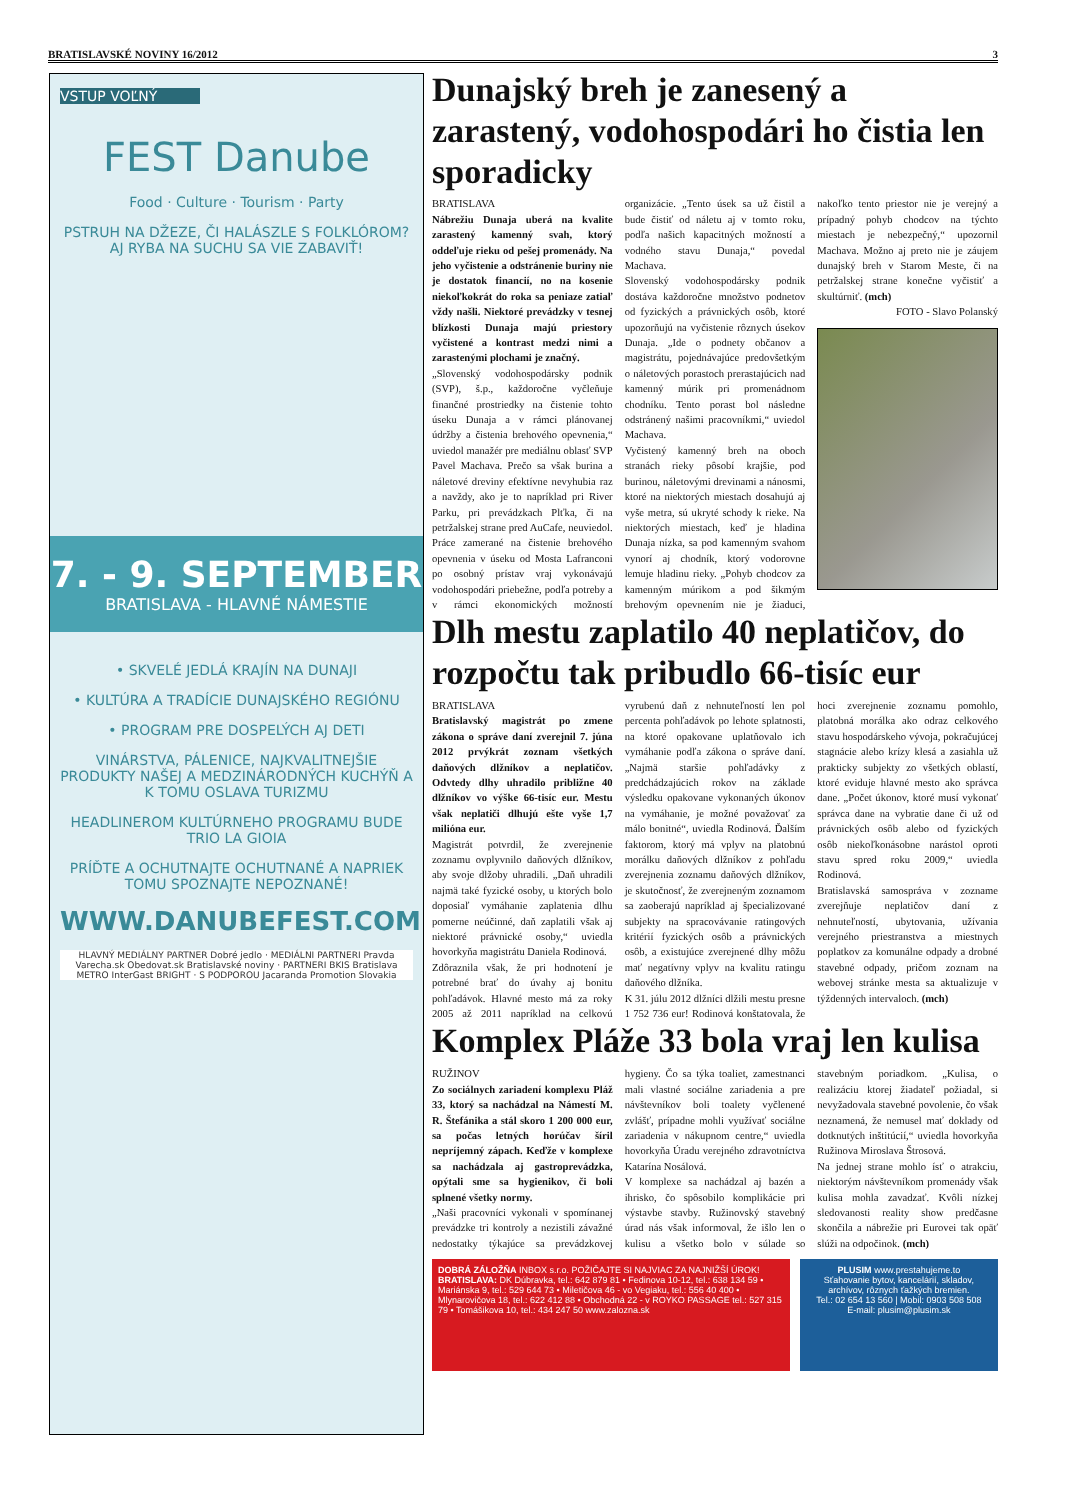BRATISLAVSKÉ NOVINY 16/2012 3
VSTUP VOĽNÝ
FEST Danube
Food · Culture · Tourism · Party
PSTRUH NA DŽEZE, ČI HALÁSZLE S FOLKLÓROM? AJ RYBA NA SUCHU SA VIE ZABAVIŤ!
7. - 9. SEPTEMBER
BRATISLAVA - HLAVNÉ NÁMESTIE
• SKVELÉ JEDLÁ KRAJÍN NA DUNAJI
• KULTÚRA A TRADÍCIE DUNAJSKÉHO REGIÓNU
• PROGRAM PRE DOSPELÝCH AJ DETI
VINÁRSTVA, PÁLENICE, NAJKVALITNEJŠIE PRODUKTY NAŠEJ A MEDZINÁRODNÝCH KUCHÝŇ A K TOMU OSLAVA TURIZMU
HEADLINEROM KULTÚRNEHO PROGRAMU BUDE TRIO LA GIOIA
PRÍĎTE A OCHUTNAJTE OCHUTNANÉ A NAPRIEK TOMU SPOZNAJTE NEPOZNANÉ!
WWW.DANUBEFEST.COM
HLAVNÝ MEDIÁLNY PARTNER Dobré jedlo · MEDIÁLNI PARTNERI Pravda Varecha.sk Obedovat.sk Bratislavské noviny · PARTNERI BKIS Bratislava METRO InterGast BRIGHT · S PODPOROU Jacaranda Promotion Slovakia
Dunajský breh je zanesený a zarastený, vodohospodári ho čistia len sporadicky
BRATISLAVA
Nábrežiu Dunaja uberá na kvalite zarastený kamenný svah, ktorý oddeľuje rieku od pešej promenády. Na jeho vyčistenie a odstránenie buriny nie je dostatok financií, no na kosenie niekoľkokrát do roka sa peniaze zatiaľ vždy našli. Niektoré prevádzky v tesnej blízkosti Dunaja majú priestory vyčistené a kontrast medzi nimi a zarastenými plochami je značný.
„Slovenský vodohospodársky podnik (SVP), š.p., každoročne vyčleňuje finančné prostriedky na čistenie tohto úseku Dunaja a v rámci plánovanej údržby a čistenia brehového opevnenia,“ uviedol manažér pre mediálnu oblasť SVP Pavel Machava. Prečo sa však burina a náletové dreviny efektívne nevyhubia raz a navždy, ako je to napríklad pri River Parku, pri prevádzkach Plťka, či na petržalskej strane pred AuCafe, neuviedol. Práce zamerané na čistenie brehového opevnenia v úseku od Mosta Lafranconi po osobný prístav vraj vykonávajú vodohospodári priebežne, podľa potreby a v rámci ekonomických možností organizácie. „Tento úsek sa už čistil a bude čistiť od náletu aj v tomto roku, podľa našich kapacitných možností a vodného stavu Dunaja,“ povedal Machava.
Slovenský vodohospodársky podnik dostáva každoročne množstvo podnetov od fyzických a právnických osôb, ktoré upozorňujú na vyčistenie rôznych úsekov Dunaja. „Ide o podnety občanov a magistrátu, pojednávajúce predovšetkým o náletových porastoch prerastajúcich nad kamenný múrik pri promenádnom chodníku. Tento porast bol následne odstránený našimi pracovníkmi,“ uviedol Machava.
Vyčistený kamenný breh na oboch stranách rieky pôsobí krajšie, pod burinou, náletovými drevinami a nánosmi, ktoré na niektorých miestach dosahujú aj vyše metra, sú ukryté schody k rieke. Na niektorých miestach, keď je hladina Dunaja nízka, sa pod kamenným svahom vynorí aj chodník, ktorý vodorovne lemuje hladinu rieky. „Pohyb chodcov za kamenným múrikom a pod šikmým brehovým opevnením nie je žiaduci, nakoľko tento priestor nie je verejný a prípadný pohyb chodcov na týchto miestach je nebezpečný,“ upozornil Machava. Možno aj preto nie je záujem dunajský breh v Starom Meste, či na petržalskej strane konečne vyčistiť a skultúrniť. (mch)
FOTO - Slavo Polanský
Dlh mestu zaplatilo 40 neplatičov, do rozpočtu tak pribudlo 66-tisíc eur
BRATISLAVA
Bratislavský magistrát po zmene zákona o správe daní zverejnil 7. júna 2012 prvýkrát zoznam všetkých daňových dlžníkov a neplatičov. Odvtedy dlhy uhradilo približne 40 dlžníkov vo výške 66-tisíc eur. Mestu však neplatiči dlhujú ešte vyše 1,7 milióna eur.
Magistrát potvrdil, že zverejnenie zoznamu ovplyvnilo daňových dlžníkov, aby svoje dlžoby uhradili. „Daň uhradili najmä také fyzické osoby, u ktorých bolo doposiaľ vymáhanie zaplatenia dlhu pomerne neúčinné, daň zaplatili však aj niektoré právnické osoby,“ uviedla hovorkyňa magistrátu Daniela Rodinová.
Zdôraznila však, že pri hodnotení je potrebné brať do úvahy aj bonitu pohľadávok. Hlavné mesto má za roky 2005 až 2011 napríklad na celkovú vyrubenú daň z nehnuteľností len pol percenta pohľadávok po lehote splatnosti, na ktoré opakovane uplatňovalo ich vymáhanie podľa zákona o správe daní. „Najmä staršie pohľadávky z predchádzajúcich rokov na základe výsledku opakovane vykonaných úkonov na vymáhanie, je možné považovať za málo bonitné“, uviedla Rodinová. Ďalším faktorom, ktorý má vplyv na platobnú morálku daňových dlžníkov z pohľadu zverejnenia zoznamu daňových dlžníkov, je skutočnosť, že zverejneným zoznamom sa zaoberajú napríklad aj špecializované subjekty na spracovávanie ratingových kritérií fyzických osôb a právnických osôb, a existujúce zverejnené dlhy môžu mať negatívny vplyv na kvalitu ratingu daňového dlžníka.
K 31. júlu 2012 dlžníci dlžili mestu presne 1 752 736 eur! Rodinová konštatovala, že hoci zverejnenie zoznamu pomohlo, platobná morálka ako odraz celkového stavu hospodárskeho vývoja, pokračujúcej stagnácie alebo krízy klesá a zasiahla už prakticky subjekty zo všetkých oblastí, ktoré eviduje hlavné mesto ako správca dane. „Počet úkonov, ktoré musí vykonať správca dane na vybratie dane či už od právnických osôb alebo od fyzických osôb niekoľkonásobne narástol oproti stavu spred roku 2009,“ uviedla Rodinová.
Bratislavská samospráva v zozname zverejňuje neplatičov daní z nehnuteľností, ubytovania, užívania verejného priestranstva a miestnych poplatkov za komunálne odpady a drobné stavebné odpady, pričom zoznam na webovej stránke mesta sa aktualizuje v týždenných intervaloch. (mch)
Komplex Pláže 33 bola vraj len kulisa
RUŽINOV
Zo sociálnych zariadení komplexu Pláž 33, ktorý sa nachádzal na Námestí M. R. Štefánika a stál skoro 1 200 000 eur, sa počas letných horúčav šíril nepríjemný zápach. Keďže v komplexe sa nachádzala aj gastroprevádzka, opýtali sme sa hygienikov, či boli splnené všetky normy.
„Naši pracovníci vykonali v spomínanej prevádzke tri kontroly a nezistili závažné nedostatky týkajúce sa prevádzkovej hygieny. Čo sa týka toaliet, zamestnanci mali vlastné sociálne zariadenia a pre návštevníkov boli toalety vyčlenené zvlášť, prípadne mohli využívať sociálne zariadenia v nákupnom centre,“ uviedla hovorkyňa Úradu verejného zdravotníctva Katarína Nosálová.
V komplexe sa nachádzal aj bazén a ihrisko, čo spôsobilo komplikácie pri výstavbe stavby. Ružinovský stavebný úrad nás však informoval, že išlo len o kulisu a všetko bolo v súlade so stavebným poriadkom. „Kulisa, o realizáciu ktorej žiadateľ požiadal, si nevyžadovala stavebné povolenie, čo však neznamená, že nemusel mať doklady od dotknutých inštitúcií,“ uviedla hovorkyňa Ružinova Miroslava Štrosová.
Na jednej strane mohlo ísť o atrakciu, niektorým návštevníkom promenády však kulisa mohla zavadzať. Kvôli nízkej sledovanosti reality show predčasne skončila a nábrežie pri Eurovei tak opäť slúži na odpočinok. (mch)
DOBRÁ ZÁLOŽŇA INBOX s.r.o. POŽIČAJTE SI NAJVIAC ZA NAJNIŽŠÍ ÚROK! BRATISLAVA: DK Dúbravka, tel.: 642 879 81 • Fedinova 10-12, tel.: 638 134 59 • Mariánska 9, tel.: 529 644 73 • Miletičova 46 - vo Vegiaku, tel.: 556 40 400 • Mlynarovičova 18, tel.: 622 412 88 • Obchodná 22 - v ROYKO PASSAGE tel.: 527 315 79 • Tomášikova 10, tel.: 434 247 50 www.zalozna.sk
PLUSIM www.prestahujeme.to
Sťahovanie bytov, kancelárií, skladov, archívov, rôznych ťažkých bremien.
Tel.: 02 654 13 560 | Mobil: 0903 508 508
E-mail: plusim@plusim.sk